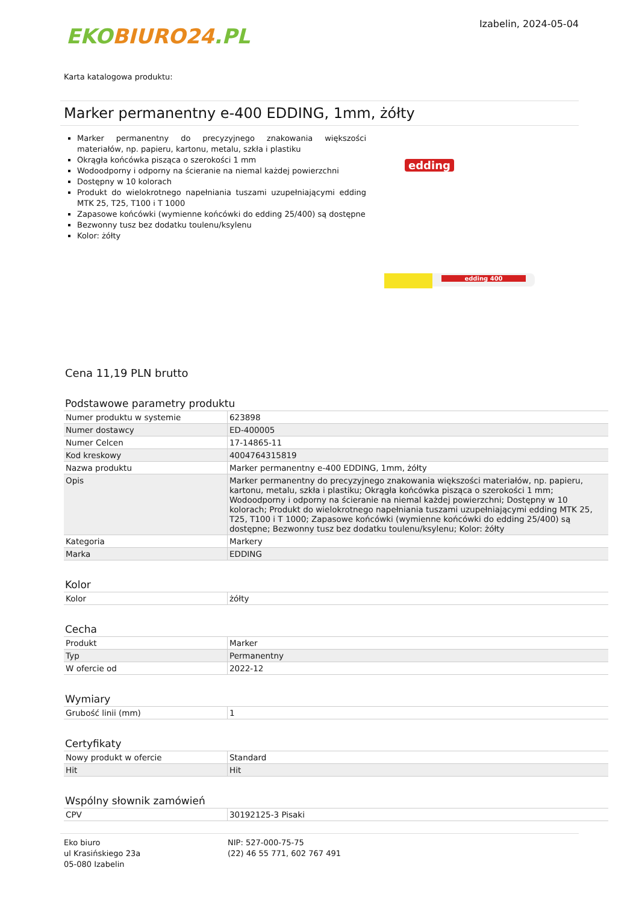EKO BIURO24.PL
Izabelin, 2024-05-04
Karta katalogowa produktu:
Marker permanentny e-400 EDDING, 1mm, żółty
Marker permanentny do precyzyjnego znakowania większości materiałów, np. papieru, kartonu, metalu, szkła i plastiku
Okrągła końcówka pisząca o szerokości 1 mm
Wodoodporny i odporny na ścieranie na niemal każdej powierzchni
Dostępny w 10 kolorach
Produkt do wielokrotnego napełniania tuszami uzupełniającymi edding MTK 25, T25, T100 i T 1000
Zapasowe końcówki (wymienne końcówki do edding 25/400) są dostępne
Bezwonny tusz bez dodatku toulenu/ksylenu
Kolor: żółty
edding
edding 400
Cena 11,19 PLN brutto
Podstawowe parametry produktu
| Numer produktu w systemie | 623898 |
| Numer dostawcy | ED-400005 |
| Numer Celcen | 17-14865-11 |
| Kod kreskowy | 4004764315819 |
| Nazwa produktu | Marker permanentny e-400 EDDING, 1mm, żółty |
| Opis | Marker permanentny do precyzyjnego znakowania większości materiałów, np. papieru, kartonu, metalu, szkła i plastiku; Okrągła końcówka pisząca o szerokości 1 mm; Wodoodporny i odporny na ścieranie na niemal każdej powierzchni; Dostępny w 10 kolorach; Produkt do wielokrotnego napełniania tuszami uzupełniającymi edding MTK 25, T25, T100 i T 1000; Zapasowe końcówki (wymienne końcówki do edding 25/400) są dostępne; Bezwonny tusz bez dodatku toulenu/ksylenu; Kolor: żółty |
| Kategoria | Markery |
| Marka | EDDING |
Kolor
| Kolor | żółty |
Cecha
| Produkt | Marker |
| Typ | Permanentny |
| W ofercie od | 2022-12 |
Wymiary
| Grubość linii (mm) | 1 |
Certyfikaty
| Nowy produkt w ofercie | Standard |
| Hit | Hit |
Wspólny słownik zamówień
| CPV | 30192125-3 Pisaki |
Eko biuro
ul Krasińskiego 23a
05-080 Izabelin
NIP: 527-000-75-75
(22) 46 55 771, 602 767 491